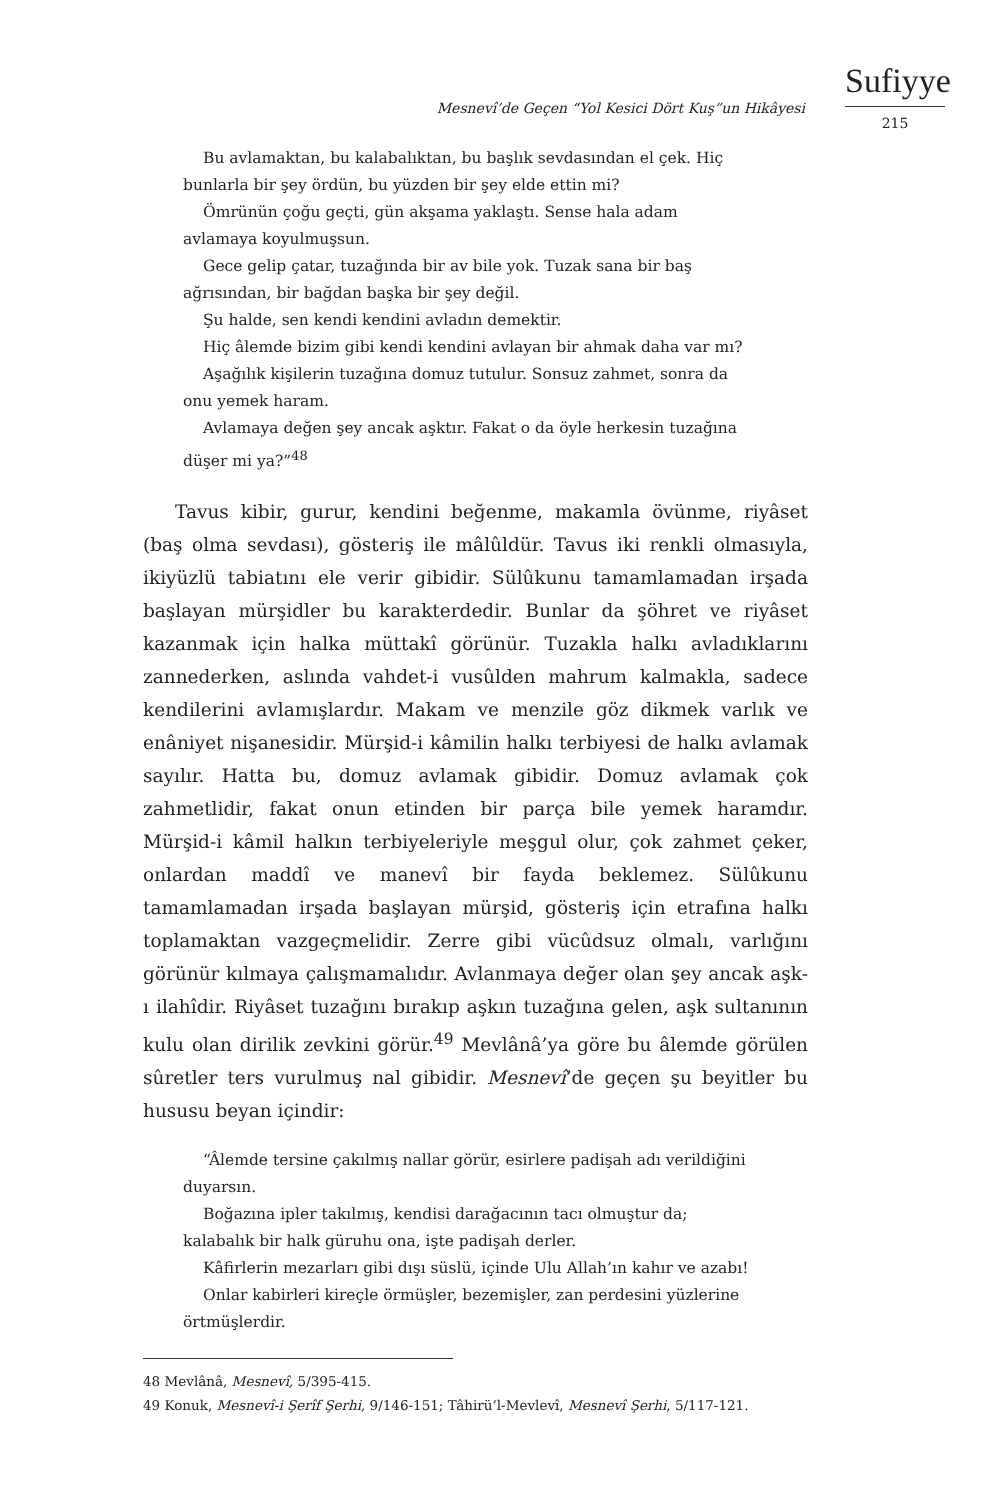Sufiyye
215
Mesnevî’de Geçen “Yol Kesici Dört Kuş”un Hikâyesi
Bu avlamaktan, bu kalabalıktan, bu başlık sevdasından el çek. Hiç bunlarla bir şey ördün, bu yüzden bir şey elde ettin mi?
Ömrünün çoğu geçti, gün akşama yaklaştı. Sense hala adam avlamaya koyulmuşsun.
Gece gelip çatar, tuzağında bir av bile yok. Tuzak sana bir baş ağrısından, bir bağdan başka bir şey değil.
Şu halde, sen kendi kendini avladın demektir.
Hiç âlemde bizim gibi kendi kendini avlayan bir ahmak daha var mı?
Aşağılık kişilerin tuzağına domuz tutulur. Sonsuz zahmet, sonra da onu yemek haram.
Avlamaya değen şey ancak aşktır. Fakat o da öyle herkesin tuzağına düşer mi ya?”<sup>48</sup>
Tavus kibir, gurur, kendini beğenme, makamla övünme, riyâset (baş olma sevdası), gösteriş ile mâlûldür. Tavus iki renkli olmasıyla, ikiyüzlü tabiatını ele verir gibidir. Sülûkunu tamamlamadan irşada başlayan mürşidler bu karakterdedir. Bunlar da şöhret ve riyâset kazanmak için halka müttakî görünür. Tuzakla halkı avladıklarını zannederken, aslında vahdet-i vusûlden mahrum kalmakla, sadece kendilerini avlamışlardır. Makam ve menzile göz dikmek varlık ve enâniyet nişanesidir. Mürşid-i kâmilin halkı terbiyesi de halkı avlamak sayılır. Hatta bu, domuz avlamak gibidir. Domuz avlamak çok zahmetlidir, fakat onun etinden bir parça bile yemek haramdır. Mürşid-i kâmil halkın terbiyeleriyle meşgul olur, çok zahmet çeker, onlardan maddî ve manevî bir fayda beklemez. Sülûkunu tamamlamadan irşada başlayan mürşid, gösteriş için etrafına halkı toplamaktan vazgeçmelidir. Zerre gibi vücûdsuz olmalı, varlığını görünür kılmaya çalışmamalıdır. Avlanmaya değer olan şey ancak aşk-ı ilahîdir. Riyâset tuzağını bırakıp aşkın tuzağına gelen, aşk sultanının kulu olan dirilik zevkini görür.<sup>49</sup> Mevlânâ’ya göre bu âlemde görülen sûretler ters vurulmuş nal gibidir. Mesnevî’de geçen şu beyitler bu hususu beyan içindir:
“Âlemde tersine çakılmış nallar görür, esirlere padişah adı verildiğini duyarsın.
Boğazına ipler takılmış, kendisi darağacının tacı olmuştur da; kalabalık bir halk güruhu ona, işte padişah derler.
Kâfirlerin mezarları gibi dışı süslü, içinde Ulu Allah’ın kahır ve azabı!
Onlar kabirleri kireçle örmüşler, bezemişler, zan perdesini yüzlerine örtmüşlerdir.
48 Mevlânâ, Mesnevî, 5/395-415.
49 Konuk, Mesnevî-i Şerîf Şerhi, 9/146-151; Tâhirü’l-Mevlevî, Mesnevî Şerhi, 5/117-121.